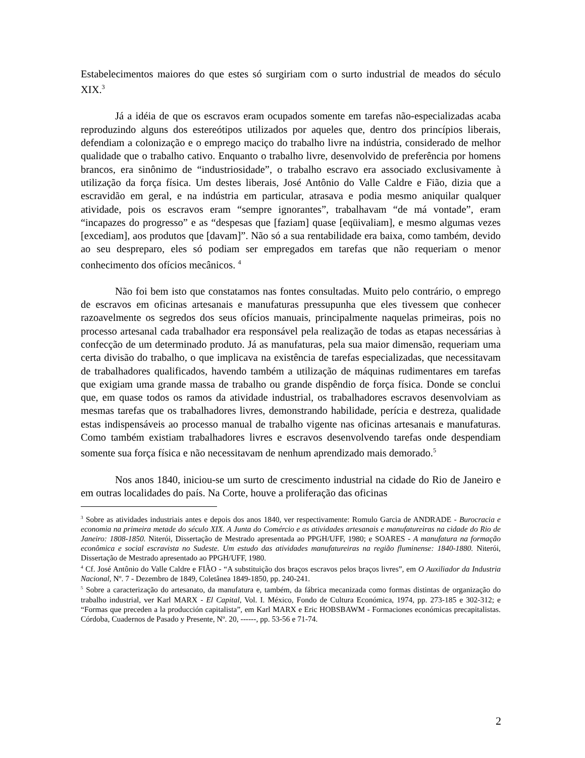Estabelecimentos maiores do que estes só surgiriam com o surto industrial de meados do século XIX.<sup>3</sup>
Já a idéia de que os escravos eram ocupados somente em tarefas não-especializadas acaba reproduzindo alguns dos estereótipos utilizados por aqueles que, dentro dos princípios liberais, defendiam a colonização e o emprego maciço do trabalho livre na indústria, considerado de melhor qualidade que o trabalho cativo. Enquanto o trabalho livre, desenvolvido de preferência por homens brancos, era sinônimo de “industriosidade”, o trabalho escravo era associado exclusivamente à utilização da força física. Um destes liberais, José Antônio do Valle Caldre e Fião, dizia que a escravidão em geral, e na indústria em particular, atrasava e podia mesmo aniquilar qualquer atividade, pois os escravos eram “sempre ignorantes”, trabalhavam “de má vontade”, eram “incapazes do progresso” e as “despesas que [faziam] quase [eqüivaliam], e mesmo algumas vezes [excediam], aos produtos que [davam]”. Não só a sua rentabilidade era baixa, como também, devido ao seu despreparo, eles só podiam ser empregados em tarefas que não requeriam o menor conhecimento dos ofícios mecânicos. <sup>4</sup>
Não foi bem isto que constatamos nas fontes consultadas. Muito pelo contrário, o emprego de escravos em oficinas artesanais e manufaturas pressupunha que eles tivessem que conhecer razoavelmente os segredos dos seus ofícios manuais, principalmente naquelas primeiras, pois no processo artesanal cada trabalhador era responsável pela realização de todas as etapas necessárias à confecção de um determinado produto. Já as manufaturas, pela sua maior dimensão, requeriam uma certa divisão do trabalho, o que implicava na existência de tarefas especializadas, que necessitavam de trabalhadores qualificados, havendo também a utilização de máquinas rudimentares em tarefas que exigiam uma grande massa de trabalho ou grande dispêndio de força física. Donde se conclui que, em quase todos os ramos da atividade industrial, os trabalhadores escravos desenvolviam as mesmas tarefas que os trabalhadores livres, demonstrando habilidade, perícia e destreza, qualidade estas indispensáveis ao processo manual de trabalho vigente nas oficinas artesanais e manufaturas. Como também existiam trabalhadores livres e escravos desenvolvendo tarefas onde despendiam somente sua força física e não necessitavam de nenhum aprendizado mais demorado.<sup>5</sup>
Nos anos 1840, iniciou-se um surto de crescimento industrial na cidade do Rio de Janeiro e em outras localidades do país. Na Corte, houve a proliferação das oficinas
<sup>3</sup> Sobre as atividades industriais antes e depois dos anos 1840, ver respectivamente: Romulo Garcia de ANDRADE - Burocracia e economia na primeira metade do século XIX. A Junta do Comércio e as atividades artesanais e manufatureiras na cidade do Rio de Janeiro: 1808-1850. Niterói, Dissertação de Mestrado apresentada ao PPGH/UFF, 1980; e SOARES - A manufatura na formação econômica e social escravista no Sudeste. Um estudo das atividades manufatureiras na região fluminense: 1840-1880. Niterói, Dissertação de Mestrado apresentado ao PPGH/UFF, 1980.
<sup>4</sup> Cf. José Antônio do Valle Caldre e FIÃO - “A substituição dos braços escravos pelos braços livres”, em O Auxiliador da Industria Nacional, Nº. 7 - Dezembro de 1849, Coletânea 1849-1850, pp. 240-241.
<sup>5</sup> Sobre a caracterização do artesanato, da manufatura e, também, da fábrica mecanizada como formas distintas de organização do trabalho industrial, ver Karl MARX - El Capital, Vol. I. México, Fondo de Cultura Económica, 1974, pp. 273-185 e 302-312; e “Formas que preceden a la producción capitalista”, em Karl MARX e Eric HOBSBAWM - Formaciones económicas precapitalistas. Córdoba, Cuadernos de Pasado y Presente, Nº. 20, ------, pp. 53-56 e 71-74.
2